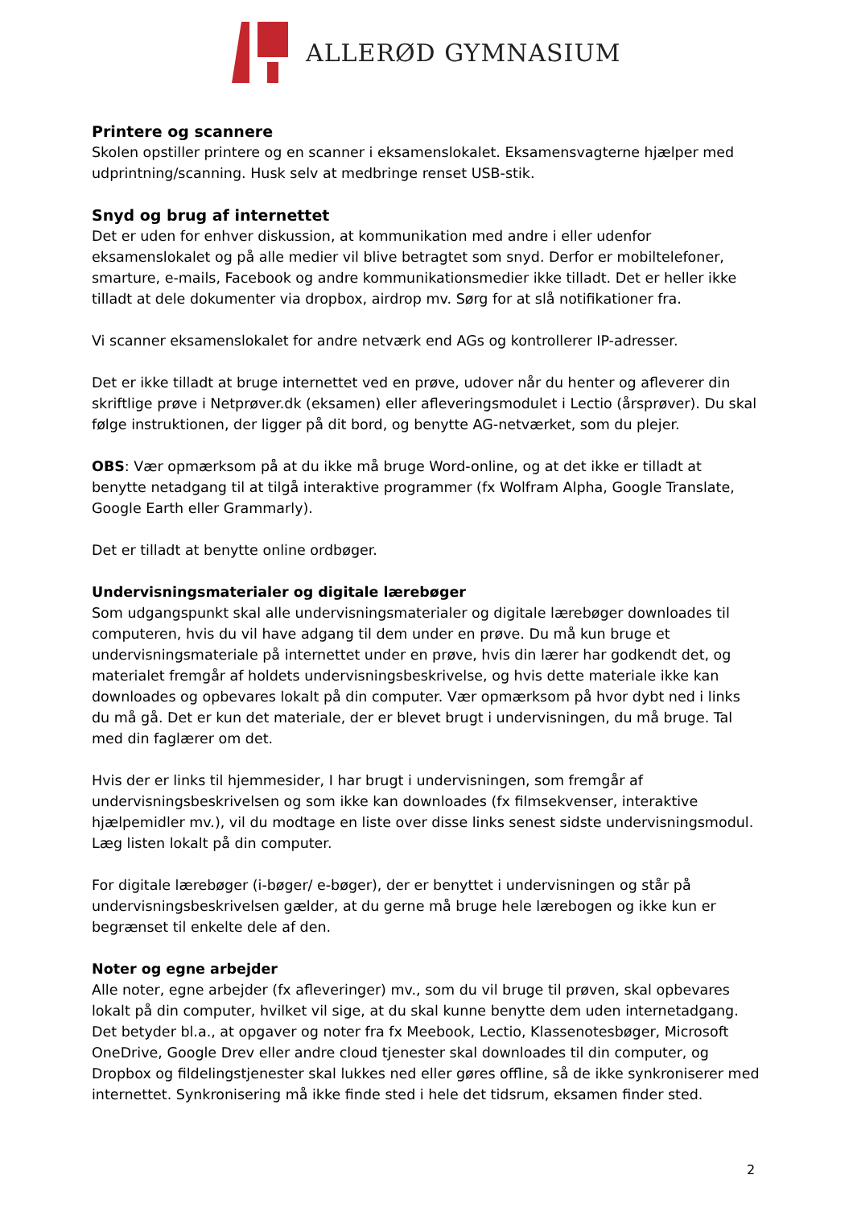ALLERØD GYMNASIUM
Printere og scannere
Skolen opstiller printere og en scanner i eksamenslokalet. Eksamensvagterne hjælper med udprintning/scanning. Husk selv at medbringe renset USB-stik.
Snyd og brug af internettet
Det er uden for enhver diskussion, at kommunikation med andre i eller udenfor eksamenslokalet og på alle medier vil blive betragtet som snyd. Derfor er mobiltelefoner, smarture, e-mails, Facebook og andre kommunikationsmedier ikke tilladt. Det er heller ikke tilladt at dele dokumenter via dropbox, airdrop mv. Sørg for at slå notifikationer fra.
Vi scanner eksamenslokalet for andre netværk end AGs og kontrollerer IP-adresser.
Det er ikke tilladt at bruge internettet ved en prøve, udover når du henter og afleverer din skriftlige prøve i Netprøver.dk (eksamen) eller afleveringsmodulet i Lectio (årsprøver). Du skal følge instruktionen, der ligger på dit bord, og benytte AG-netværket, som du plejer.
OBS: Vær opmærksom på at du ikke må bruge Word-online, og at det ikke er tilladt at benytte netadgang til at tilgå interaktive programmer (fx Wolfram Alpha, Google Translate, Google Earth eller Grammarly).
Det er tilladt at benytte online ordbøger.
Undervisningsmaterialer og digitale lærebøger
Som udgangspunkt skal alle undervisningsmaterialer og digitale lærebøger downloades til computeren, hvis du vil have adgang til dem under en prøve. Du må kun bruge et undervisningsmateriale på internettet under en prøve, hvis din lærer har godkendt det, og materialet fremgår af holdets undervisningsbeskrivelse, og hvis dette materiale ikke kan downloades og opbevares lokalt på din computer. Vær opmærksom på hvor dybt ned i links du må gå. Det er kun det materiale, der er blevet brugt i undervisningen, du må bruge. Tal med din faglærer om det.
Hvis der er links til hjemmesider, I har brugt i undervisningen, som fremgår af undervisningsbeskrivelsen og som ikke kan downloades (fx filmsekvenser, interaktive hjælpemidler mv.), vil du modtage en liste over disse links senest sidste undervisningsmodul. Læg listen lokalt på din computer.
For digitale lærebøger (i-bøger/ e-bøger), der er benyttet i undervisningen og står på undervisningsbeskrivelsen gælder, at du gerne må bruge hele lærebogen og ikke kun er begrænset til enkelte dele af den.
Noter og egne arbejder
Alle noter, egne arbejder (fx afleveringer) mv., som du vil bruge til prøven, skal opbevares lokalt på din computer, hvilket vil sige, at du skal kunne benytte dem uden internetadgang. Det betyder bl.a., at opgaver og noter fra fx Meebook, Lectio, Klassenotesbøger, Microsoft OneDrive, Google Drev eller andre cloud tjenester skal downloades til din computer, og Dropbox og fildelingstjenester skal lukkes ned eller gøres offline, så de ikke synkroniserer med internettet. Synkronisering må ikke finde sted i hele det tidsrum, eksamen finder sted.
2